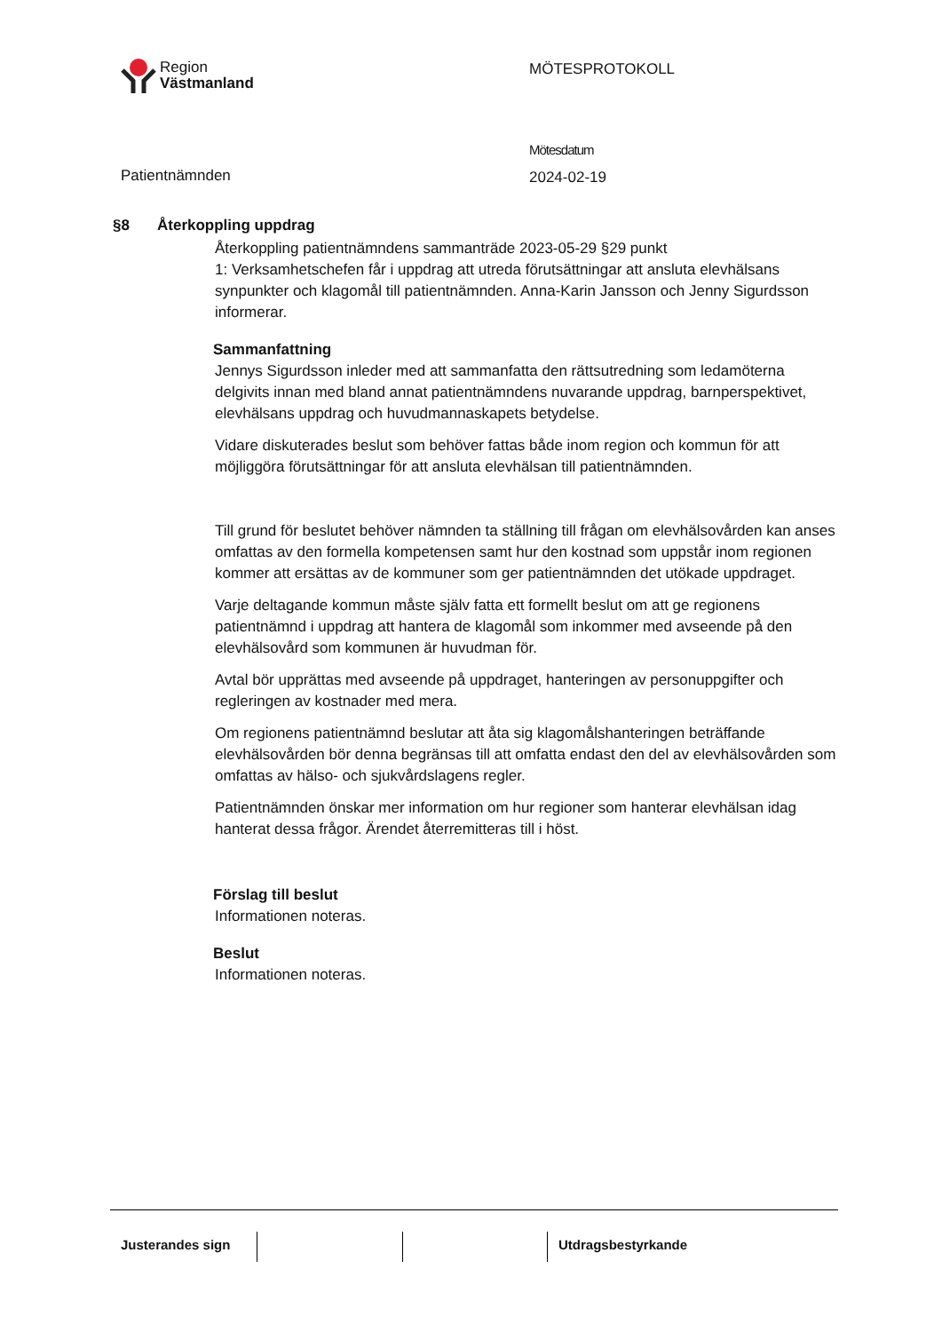Region
Västmanland
MÖTESPROTOKOLL
Patientnämnden
Mötesdatum
2024-02-19
§8 Återkoppling uppdrag
Återkoppling patientnämndens sammanträde 2023-05-29 §29 punkt
1: Verksamhetschefen får i uppdrag att utreda förutsättningar att ansluta elevhälsans synpunkter och klagomål till patientnämnden. Anna-Karin Jansson och Jenny Sigurdsson informerar.
Sammanfattning
Jennys Sigurdsson inleder med att sammanfatta den rättsutredning som ledamöterna delgivits innan med bland annat patientnämndens nuvarande uppdrag, barnperspektivet, elevhälsans uppdrag och huvudmannaskapets betydelse.
Vidare diskuterades beslut som behöver fattas både inom region och kommun för att möjliggöra förutsättningar för att ansluta elevhälsan till patientnämnden.
Till grund för beslutet behöver nämnden ta ställning till frågan om elevhälsovården kan anses omfattas av den formella kompetensen samt hur den kostnad som uppstår inom regionen kommer att ersättas av de kommuner som ger patientnämnden det utökade uppdraget.
Varje deltagande kommun måste själv fatta ett formellt beslut om att ge regionens patientnämnd i uppdrag att hantera de klagomål som inkommer med avseende på den elevhälsovård som kommunen är huvudman för.
Avtal bör upprättas med avseende på uppdraget, hanteringen av personuppgifter och regleringen av kostnader med mera.
Om regionens patientnämnd beslutar att åta sig klagomålshanteringen beträffande elevhälsovården bör denna begränsas till att omfatta endast den del av elevhälsovården som omfattas av hälso- och sjukvårdslagens regler.
Patientnämnden önskar mer information om hur regioner som hanterar elevhälsan idag hanterat dessa frågor. Ärendet återremitteras till i höst.
Förslag till beslut
Informationen noteras.
Beslut
Informationen noteras.
Justerandes sign
Utdragsbestyrkande